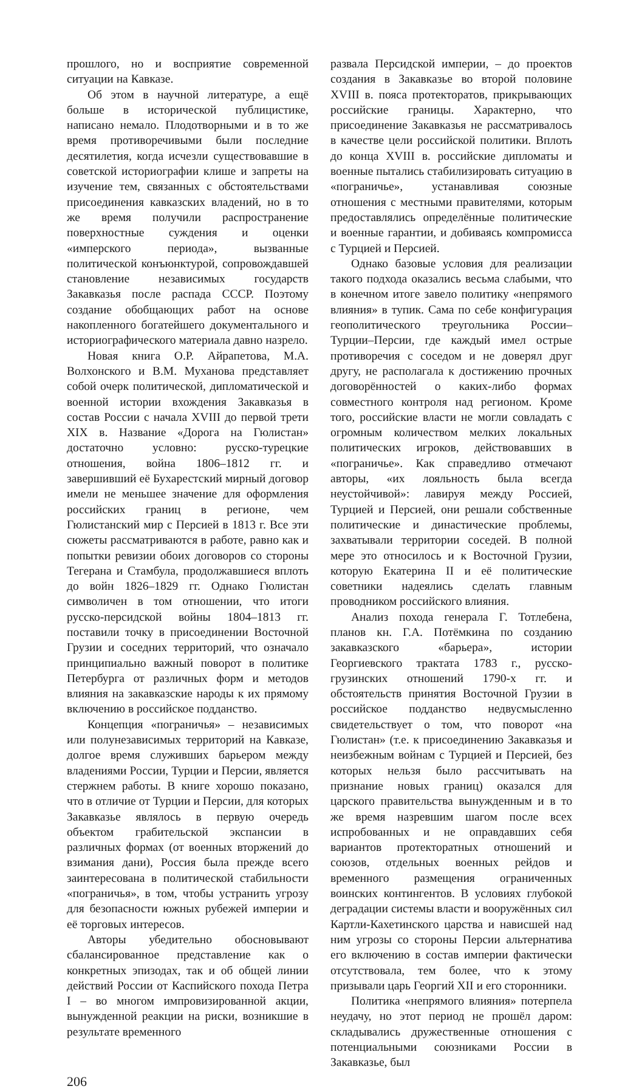прошлого, но и восприятие современной ситуации на Кавказе.
Об этом в научной литературе, а ещё больше в исторической публицистике, написано немало. Плодотворными и в то же время противоречивыми были последние десятилетия, когда исчезли существовавшие в советской историографии клише и запреты на изучение тем, связанных с обстоятельствами присоединения кавказских владений, но в то же время получили распространение поверхностные суждения и оценки «имперского периода», вызванные политической конъюнктурой, сопровождавшей становление независимых государств Закавказья после распада СССР. Поэтому создание обобщающих работ на основе накопленного богатейшего документального и историографического материала давно назрело.
Новая книга О.Р. Айрапетова, М.А. Волхонского и В.М. Муханова представляет собой очерк политической, дипломатической и военной истории вхождения Закавказья в состав России с начала XVIII до первой трети XIX в. Название «Дорога на Гюлистан» достаточно условно: русско-турецкие отношения, война 1806–1812 гг. и завершивший её Бухарестский мирный договор имели не меньшее значение для оформления российских границ в регионе, чем Гюлистанский мир с Персией в 1813 г. Все эти сюжеты рассматриваются в работе, равно как и попытки ревизии обоих договоров со стороны Тегерана и Стамбула, продолжавшиеся вплоть до войн 1826–1829 гг. Однако Гюлистан символичен в том отношении, что итоги русско-персидской войны 1804–1813 гг. поставили точку в присоединении Восточной Грузии и соседних территорий, что означало принципиально важный поворот в политике Петербурга от различных форм и методов влияния на закавказские народы к их прямому включению в российское подданство.
Концепция «пограничья» – независимых или полунезависимых территорий на Кавказе, долгое время служивших барьером между владениями России, Турции и Персии, является стержнем работы. В книге хорошо показано, что в отличие от Турции и Персии, для которых Закавказье являлось в первую очередь объектом грабительской экспансии в различных формах (от военных вторжений до взимания дани), Россия была прежде всего заинтересована в политической стабильности «пограничья», в том, чтобы устранить угрозу для безопасности южных рубежей империи и её торговых интересов.
Авторы убедительно обосновывают сбалансированное представление как о конкретных эпизодах, так и об общей линии действий России от Каспийского похода Петра I – во многом импровизированной акции, вынужденной реакции на риски, возникшие в результате временного
развала Персидской империи, – до проектов создания в Закавказье во второй половине XVIII в. пояса протекторатов, прикрывающих российские границы. Характерно, что присоединение Закавказья не рассматривалось в качестве цели российской политики. Вплоть до конца XVIII в. российские дипломаты и военные пытались стабилизировать ситуацию в «пограничье», устанавливая союзные отношения с местными правителями, которым предоставлялись определённые политические и военные гарантии, и добиваясь компромисса с Турцией и Персией.
Однако базовые условия для реализации такого подхода оказались весьма слабыми, что в конечном итоге завело политику «непрямого влияния» в тупик. Сама по себе конфигурация геополитического треугольника России–Турции–Персии, где каждый имел острые противоречия с соседом и не доверял друг другу, не располагала к достижению прочных договорённостей о каких-либо формах совместного контроля над регионом. Кроме того, российские власти не могли совладать с огромным количеством мелких локальных политических игроков, действовавших в «пограничье». Как справедливо отмечают авторы, «их лояльность была всегда неустойчивой»: лавируя между Россией, Турцией и Персией, они решали собственные политические и династические проблемы, захватывали территории соседей. В полной мере это относилось и к Восточной Грузии, которую Екатерина II и её политические советники надеялись сделать главным проводником российского влияния.
Анализ похода генерала Г. Тотлебена, планов кн. Г.А. Потёмкина по созданию закавказского «барьера», истории Георгиевского трактата 1783 г., русско-грузинских отношений 1790-х гг. и обстоятельств принятия Восточной Грузии в российское подданство недвусмысленно свидетельствует о том, что поворот «на Гюлистан» (т.е. к присоединению Закавказья и неизбежным войнам с Турцией и Персией, без которых нельзя было рассчитывать на признание новых границ) оказался для царского правительства вынужденным и в то же время назревшим шагом после всех испробованных и не оправдавших себя вариантов протекторатных отношений и союзов, отдельных военных рейдов и временного размещения ограниченных воинских контингентов. В условиях глубокой деградации системы власти и вооружённых сил Картли-Кахетинского царства и нависшей над ним угрозы со стороны Персии альтернатива его включению в состав империи фактически отсутствовала, тем более, что к этому призывали царь Георгий XII и его сторонники.
Политика «непрямого влияния» потерпела неудачу, но этот период не прошёл даром: складывались дружественные отношения с потенциальными союзниками России в Закавказье, был
206